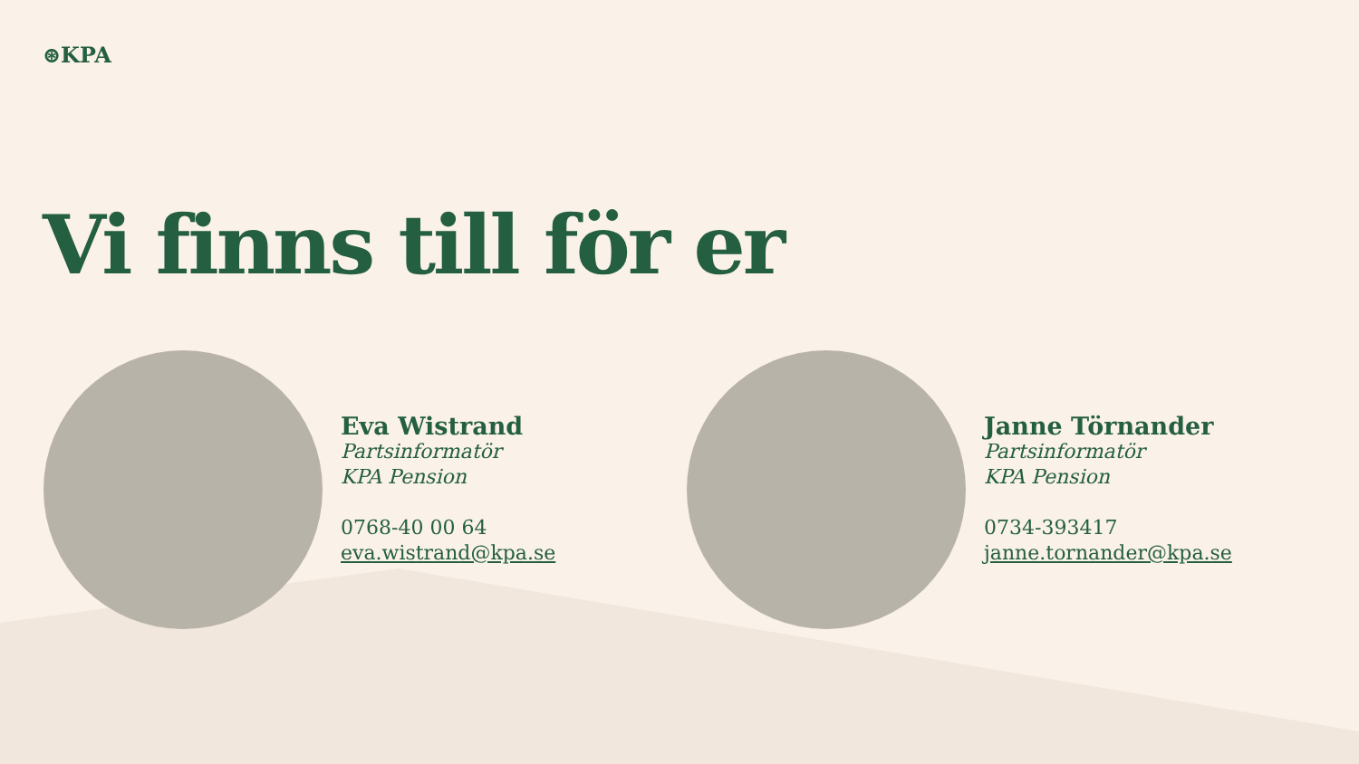⊛KPA
Vi finns till för er
Eva Wistrand
Partsinformatör
KPA Pension
0768-40 00 64
eva.wistrand@kpa.se
Janne Törnander
Partsinformatör
KPA Pension
0734-393417
janne.tornander@kpa.se